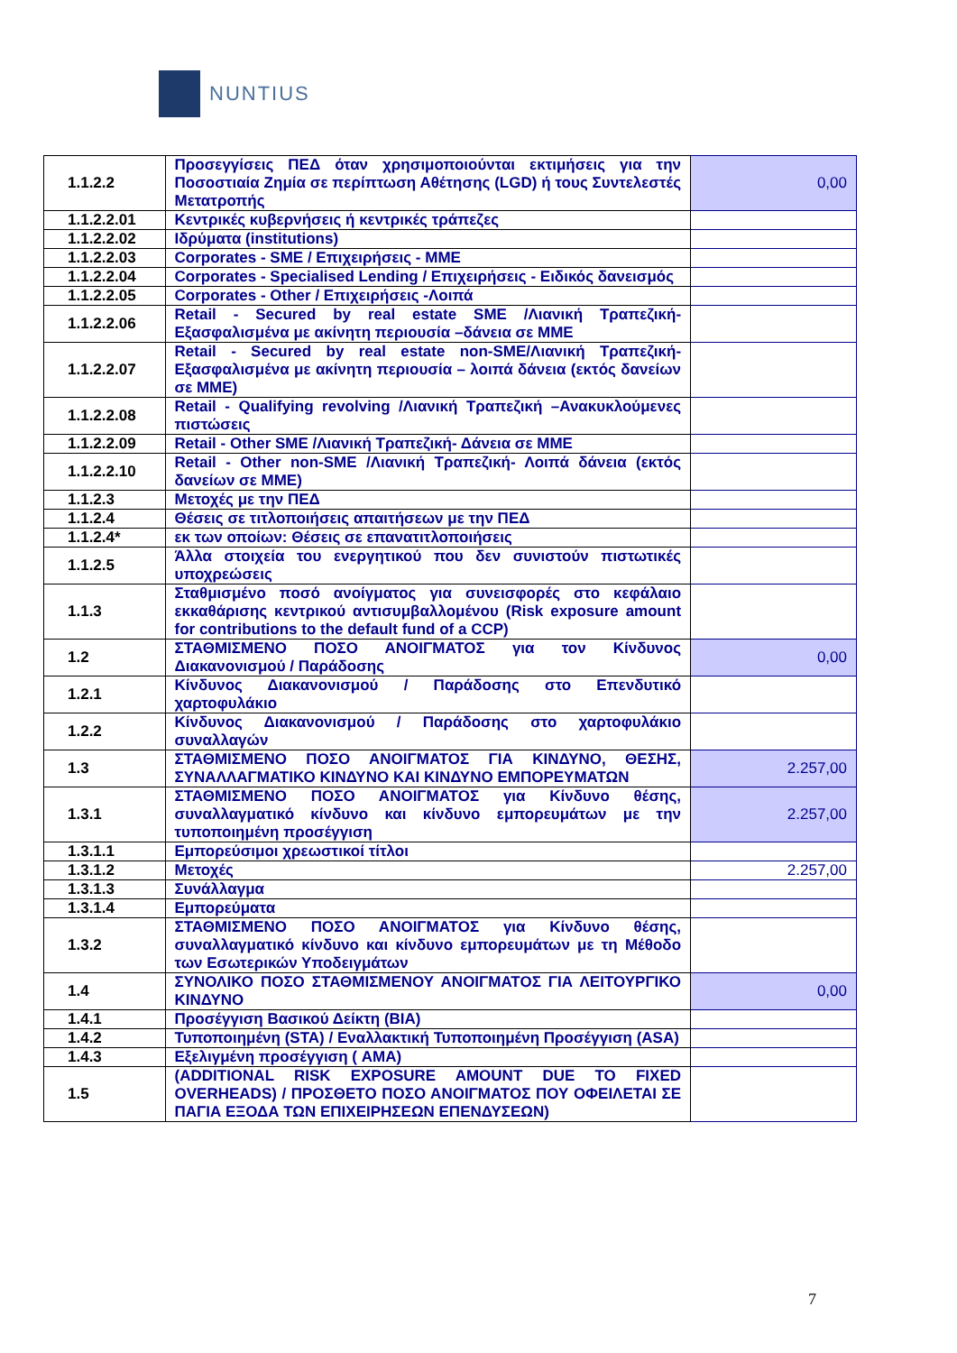NUNTIUS
| 1.1.2.2 | Προσεγγίσεις ΠΕΔ όταν χρησιμοποιούνται εκτιμήσεις για την Ποσοστιαία Ζημία σε περίπτωση Αθέτησης (LGD) ή τους Συντελεστές Μετατροπής | 0,00 |
| 1.1.2.2.01 | Κεντρικές κυβερνήσεις ή κεντρικές τράπεζες | |
| 1.1.2.2.02 | Ιδρύματα (institutions) | |
| 1.1.2.2.03 | Corporates - SME / Επιχειρήσεις - ΜΜΕ | |
| 1.1.2.2.04 | Corporates - Specialised Lending / Επιχειρήσεις - Ειδικός δανεισμός | |
| 1.1.2.2.05 | Corporates - Other / Επιχειρήσεις -Λοιπά | |
| 1.1.2.2.06 | Retail - Secured by real estate SME /Λιανική Τραπεζική- Εξασφαλισμένα με ακίνητη περιουσία –δάνεια σε ΜΜΕ | |
| 1.1.2.2.07 | Retail - Secured by real estate non-SME/Λιανική Τραπεζική- Εξασφαλισμένα με ακίνητη περιουσία – λοιπά δάνεια (εκτός δανείων σε ΜΜΕ) | |
| 1.1.2.2.08 | Retail - Qualifying revolving /Λιανική Τραπεζική –Ανακυκλούμενες πιστώσεις | |
| 1.1.2.2.09 | Retail - Other SME /Λιανική Τραπεζική- Δάνεια σε ΜΜΕ | |
| 1.1.2.2.10 | Retail - Other non-SME /Λιανική Τραπεζική- Λοιπά δάνεια (εκτός δανείων σε ΜΜΕ) | |
| 1.1.2.3 | Μετοχές με την ΠΕΔ | |
| 1.1.2.4 | Θέσεις σε τιτλοποιήσεις απαιτήσεων με την ΠΕΔ | |
| 1.1.2.4* | εκ των οποίων: Θέσεις σε επανατιτλοποιήσεις | |
| 1.1.2.5 | Άλλα στοιχεία του ενεργητικού που δεν συνιστούν πιστωτικές υποχρεώσεις | |
| 1.1.3 | Σταθμισμένο ποσό ανοίγματος για συνεισφορές στο κεφάλαιο εκκαθάρισης κεντρικού αντισυμβαλλομένου (Risk exposure amount for contributions to the default fund of a CCP) | |
| 1.2 | ΣΤΑΘΜΙΣΜΕΝΟ ΠΟΣΟ ΑΝΟΙΓΜΑΤΟΣ για τον Κίνδυνος Διακανονισμού / Παράδοσης | 0,00 |
| 1.2.1 | Κίνδυνος Διακανονισμού / Παράδοσης στο Επενδυτικό χαρτοφυλάκιο | |
| 1.2.2 | Κίνδυνος Διακανονισμού / Παράδοσης στο χαρτοφυλάκιο συναλλαγών | |
| 1.3 | ΣΤΑΘΜΙΣΜΕΝΟ ΠΟΣΟ ΑΝΟΙΓΜΑΤΟΣ ΓΙΑ ΚΙΝΔΥΝΟ, ΘΕΣΗΣ, ΣΥΝΑΛΛΑΓΜΑΤΙΚΟ ΚΙΝΔΥΝΟ ΚΑΙ ΚΙΝΔΥΝΟ ΕΜΠΟΡΕΥΜΑΤΩΝ | 2.257,00 |
| 1.3.1 | ΣΤΑΘΜΙΣΜΕΝΟ ΠΟΣΟ ΑΝΟΙΓΜΑΤΟΣ για Κίνδυνο θέσης, συναλλαγματικό κίνδυνο και κίνδυνο εμπορευμάτων με την τυποποιημένη προσέγγιση | 2.257,00 |
| 1.3.1.1 | Εμπορεύσιμοι χρεωστικοί τίτλοι | |
| 1.3.1.2 | Μετοχές | 2.257,00 |
| 1.3.1.3 | Συνάλλαγμα | |
| 1.3.1.4 | Εμπορεύματα | |
| 1.3.2 | ΣΤΑΘΜΙΣΜΕΝΟ ΠΟΣΟ ΑΝΟΙΓΜΑΤΟΣ για Κίνδυνο θέσης, συναλλαγματικό κίνδυνο και κίνδυνο εμπορευμάτων με τη Μέθοδο των Εσωτερικών Υποδειγμάτων | |
| 1.4 | ΣΥΝΟΛΙΚΟ ΠΟΣΟ ΣΤΑΘΜΙΣΜΕΝΟΥ ΑΝΟΙΓΜΑΤΟΣ ΓΙΑ ΛΕΙΤΟΥΡΓΙΚΟ ΚΙΝΔΥΝΟ | 0,00 |
| 1.4.1 | Προσέγγιση Βασικού Δείκτη (BIA) | |
| 1.4.2 | Τυποποιημένη (STA) / Εναλλακτική Τυποποιημένη Προσέγγιση (ASA) | |
| 1.4.3 | Εξελιγμένη προσέγγιση ( AMA) | |
| 1.5 | (ADDITIONAL RISK EXPOSURE AMOUNT DUE TO FIXED OVERHEADS) / ΠΡΟΣΘΕΤΟ ΠΟΣΟ ΑΝΟΙΓΜΑΤΟΣ ΠΟΥ ΟΦΕΙΛΕΤΑΙ ΣΕ ΠΑΓΙΑ ΕΞΟΔΑ ΤΩΝ ΕΠΙΧΕΙΡΗΣΕΩΝ ΕΠΕΝΔΥΣΕΩΝ) | |
7